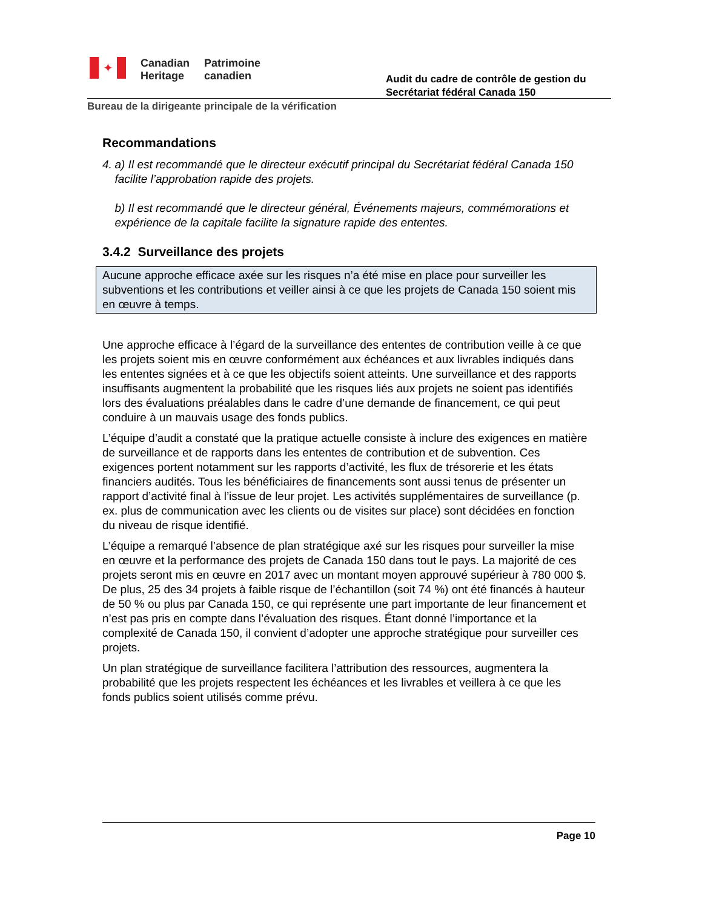✦
Canadian
Heritage
Patrimoine
canadien
Audit du cadre de contrôle de gestion du Secrétariat fédéral Canada 150
Bureau de la dirigeante principale de la vérification
Recommandations
4. a) Il est recommandé que le directeur exécutif principal du Secrétariat fédéral Canada 150 facilite l’approbation rapide des projets.
b) Il est recommandé que le directeur général, Événements majeurs, commémorations et expérience de la capitale facilite la signature rapide des ententes.
3.4.2 Surveillance des projets
Aucune approche efficace axée sur les risques n’a été mise en place pour surveiller les subventions et les contributions et veiller ainsi à ce que les projets de Canada 150 soient mis en œuvre à temps.
Une approche efficace à l’égard de la surveillance des ententes de contribution veille à ce que les projets soient mis en œuvre conformément aux échéances et aux livrables indiqués dans les ententes signées et à ce que les objectifs soient atteints. Une surveillance et des rapports insuffisants augmentent la probabilité que les risques liés aux projets ne soient pas identifiés lors des évaluations préalables dans le cadre d’une demande de financement, ce qui peut conduire à un mauvais usage des fonds publics.
L’équipe d’audit a constaté que la pratique actuelle consiste à inclure des exigences en matière de surveillance et de rapports dans les ententes de contribution et de subvention. Ces exigences portent notamment sur les rapports d’activité, les flux de trésorerie et les états financiers audités. Tous les bénéficiaires de financements sont aussi tenus de présenter un rapport d’activité final à l’issue de leur projet. Les activités supplémentaires de surveillance (p. ex. plus de communication avec les clients ou de visites sur place) sont décidées en fonction du niveau de risque identifié.
L’équipe a remarqué l’absence de plan stratégique axé sur les risques pour surveiller la mise en œuvre et la performance des projets de Canada 150 dans tout le pays. La majorité de ces projets seront mis en œuvre en 2017 avec un montant moyen approuvé supérieur à 780 000 $. De plus, 25 des 34 projets à faible risque de l’échantillon (soit 74 %) ont été financés à hauteur de 50 % ou plus par Canada 150, ce qui représente une part importante de leur financement et n’est pas pris en compte dans l’évaluation des risques. Étant donné l’importance et la complexité de Canada 150, il convient d’adopter une approche stratégique pour surveiller ces projets.
Un plan stratégique de surveillance facilitera l’attribution des ressources, augmentera la probabilité que les projets respectent les échéances et les livrables et veillera à ce que les fonds publics soient utilisés comme prévu.
Page 10